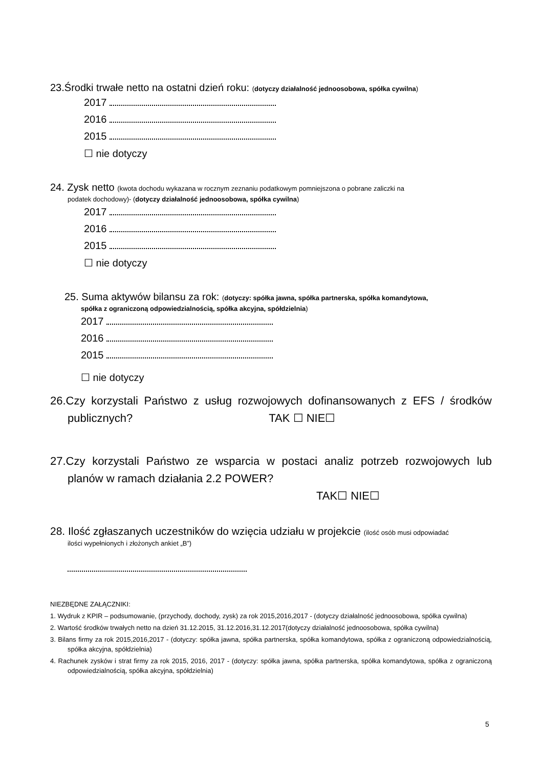23.Środki trwałe netto na ostatni dzień roku: (dotyczy działalność jednoosobowa, spółka cywilna)
2017
2016
2015
☐ nie dotyczy
24. Zysk netto (kwota dochodu wykazana w rocznym zeznaniu podatkowym pomniejszona o pobrane zaliczki na
podatek dochodowy)- (dotyczy działalność jednoosobowa, spółka cywilna)
2017
2016
2015
☐ nie dotyczy
25. Suma aktywów bilansu za rok: (dotyczy: spółka jawna, spółka partnerska, spółka komandytowa,
spółka z ograniczoną odpowiedzialnością, spółka akcyjna, spółdzielnia)
2017
2016
2015
☐ nie dotyczy
26.Czy korzystali Państwo z usług rozwojowych dofinansowanych z EFS / środków publicznych? TAK ☐ NIE☐
27.Czy korzystali Państwo ze wsparcia w postaci analiz potrzeb rozwojowych lub planów w ramach działania 2.2 POWER?
TAK☐ NIE☐
28. Ilość zgłaszanych uczestników do wzięcia udziału w projekcie (ilość osób musi odpowiadać
ilości wypełnionych i złożonych ankiet „B”)
NIEZBĘDNE ZAŁĄCZNIKI:
1. Wydruk z KPIR – podsumowanie, (przychody, dochody, zysk) za rok 2015,2016,2017 - (dotyczy działalność jednoosobowa, spółka cywilna)
2. Wartość środków trwałych netto na dzień 31.12.2015, 31.12.2016,31.12.2017(dotyczy działalność jednoosobowa, spółka cywilna)
3. Bilans firmy za rok 2015,2016,2017 - (dotyczy: spółka jawna, spółka partnerska, spółka komandytowa, spółka z ograniczoną odpowiedzialnością, spółka akcyjna, spółdzielnia)
4. Rachunek zysków i strat firmy za rok 2015, 2016, 2017 - (dotyczy: spółka jawna, spółka partnerska, spółka komandytowa, spółka z ograniczoną odpowiedzialnością, spółka akcyjna, spółdzielnia)
5